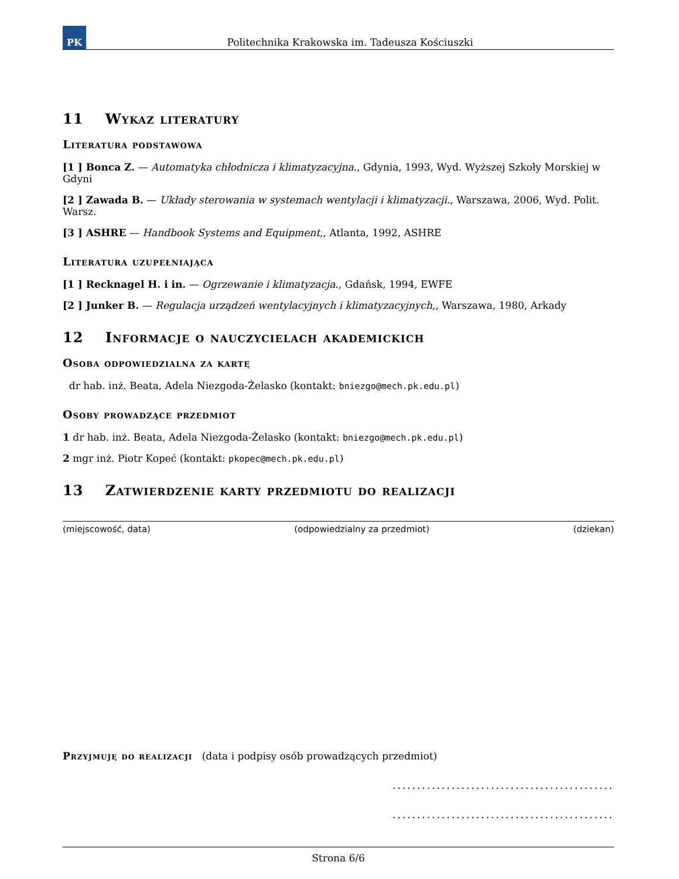PK
Politechnika Krakowska im. Tadeusza Kościuszki
11 Wykaz literatury
Literatura podstawowa
[1 ] Bonca Z. — Automatyka chłodnicza i klimatyzacyjna., Gdynia, 1993, Wyd. Wyższej Szkoły Morskiej w Gdyni
[2 ] Zawada B. — Układy sterowania w systemach wentylacji i klimatyzacji., Warszawa, 2006, Wyd. Polit. Warsz.
[3 ] ASHRE — Handbook Systems and Equipment,, Atlanta, 1992, ASHRE
Literatura uzupełniająca
[1 ] Recknagel H. i in. — Ogrzewanie i klimatyzacja., Gdańsk, 1994, EWFE
[2 ] Junker B. — Regulacja urządzeń wentylacyjnych i klimatyzacyjnych,, Warszawa, 1980, Arkady
12 Informacje o nauczycielach akademickich
Osoba odpowiedzialna za kartę
dr hab. inż. Beata, Adela Niezgoda-Żelasko (kontakt: bniezgo@mech.pk.edu.pl)
Osoby prowadzące przedmiot
1 dr hab. inż. Beata, Adela Niezgoda-Żelasko (kontakt: bniezgo@mech.pk.edu.pl)
2 mgr inż. Piotr Kopeć (kontakt: pkopec@mech.pk.edu.pl)
13 Zatwierdzenie karty przedmiotu do realizacji
(miejscowość, data) (odpowiedzialny za przedmiot) (dziekan)
Przyjmuję do realizacji (data i podpisy osób prowadzących przedmiot)
.............................................
.............................................
Strona 6/6